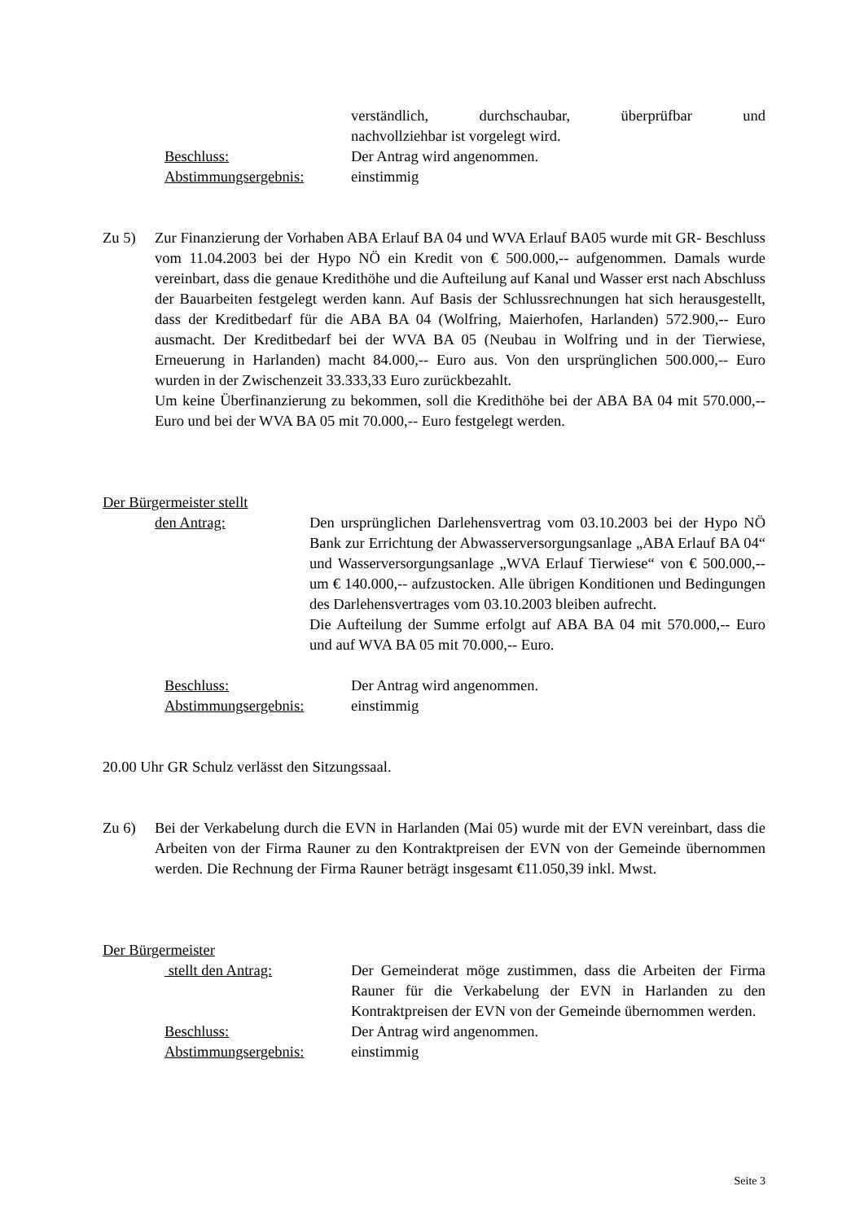verständlich, durchschaubar, überprüfbar und
nachvollziehbar ist vorgelegt wird.
Beschluss: Der Antrag wird angenommen.
Abstimmungsergebnis: einstimmig
Zu 5) Zur Finanzierung der Vorhaben ABA Erlauf BA 04 und WVA Erlauf BA05 wurde mit GR- Beschluss vom 11.04.2003 bei der Hypo NÖ ein Kredit von € 500.000,-- aufgenommen. Damals wurde vereinbart, dass die genaue Kredithöhe und die Aufteilung auf Kanal und Wasser erst nach Abschluss der Bauarbeiten festgelegt werden kann. Auf Basis der Schlussrechnungen hat sich herausgestellt, dass der Kreditbedarf für die ABA BA 04 (Wolfring, Maierhofen, Harlanden) 572.900,-- Euro ausmacht. Der Kreditbedarf bei der WVA BA 05 (Neubau in Wolfring und in der Tierwiese, Erneuerung in Harlanden) macht 84.000,-- Euro aus. Von den ursprünglichen 500.000,-- Euro wurden in der Zwischenzeit 33.333,33 Euro zurückbezahlt.
Um keine Überfinanzierung zu bekommen, soll die Kredithöhe bei der ABA BA 04 mit 570.000,-- Euro und bei der WVA BA 05 mit 70.000,-- Euro festgelegt werden.
Der Bürgermeister stellt
den Antrag: Den ursprünglichen Darlehensvertrag vom 03.10.2003 bei der Hypo NÖ Bank zur Errichtung der Abwasserversorgungsanlage „ABA Erlauf BA 04“ und Wasserversorgungsanlage „WVA Erlauf Tierwiese“ von € 500.000,-- um € 140.000,-- aufzustocken. Alle übrigen Konditionen und Bedingungen des Darlehensvertrages vom 03.10.2003 bleiben aufrecht.
Die Aufteilung der Summe erfolgt auf ABA BA 04 mit 570.000,-- Euro und auf WVA BA 05 mit 70.000,-- Euro.
Beschluss: Der Antrag wird angenommen.
Abstimmungsergebnis: einstimmig
20.00 Uhr GR Schulz verlässt den Sitzungssaal.
Zu 6) Bei der Verkabelung durch die EVN in Harlanden (Mai 05) wurde mit der EVN vereinbart, dass die Arbeiten von der Firma Rauner zu den Kontraktpreisen der EVN von der Gemeinde übernommen werden. Die Rechnung der Firma Rauner beträgt insgesamt €11.050,39 inkl. Mwst.
Der Bürgermeister
stellt den Antrag: Der Gemeinderat möge zustimmen, dass die Arbeiten der Firma Rauner für die Verkabelung der EVN in Harlanden zu den Kontraktpreisen der EVN von der Gemeinde übernommen werden.
Beschluss: Der Antrag wird angenommen.
Abstimmungsergebnis: einstimmig
Seite 3